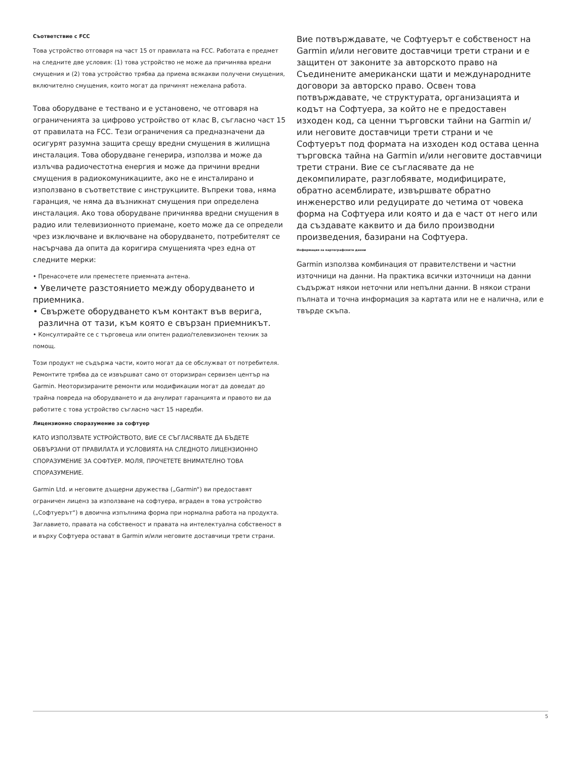Съответствие с FCC
Това устройство отговаря на част 15 от правилата на FCC. Работата е предмет на следните две условия: (1) това устройство не може да причинява вредни смущения и (2) това устройство трябва да приема всякакви получени смущения, включително смущения, които могат да причинят нежелана работа.
Това оборудване е тествано и е установено, че отговаря на ограниченията за цифрово устройство от клас B, съгласно част 15 от правилата на FCC. Тези ограничения са предназначени да осигурят разумна защита срещу вредни смущения в жилищна инсталация. Това оборудване генерира, използва и може да излъчва радиочестотна енергия и може да причини вредни смущения в радиокомуникациите, ако не е инсталирано и използвано в съответствие с инструкциите. Въпреки това, няма гаранция, че няма да възникнат смущения при определена инсталация. Ако това оборудване причинява вредни смущения в радио или телевизионното приемане, което може да се определи чрез изключване и включване на оборудването, потребителят се насърчава да опита да коригира смущенията чрез една от следните мерки:
• Пренасочете или преместете приемната антена.
• Увеличете разстоянието между оборудването и приемника.
• Свържете оборудването към контакт във верига,
различна от тази, към която е свързан приемникът.
• Консултирайте се с търговеца или опитен радио/телевизионен техник за помощ.
Този продукт не съдържа части, които могат да се обслужват от потребителя. Ремонтите трябва да се извършват само от оторизиран сервизен център на Garmin. Неоторизираните ремонти или модификации могат да доведат до трайна повреда на оборудването и да анулират гаранцията и правото ви да работите с това устройство съгласно част 15 наредби.
Лицензионно споразумение за софтуер
КАТО ИЗПОЛЗВАТЕ УСТРОЙСТВОТО, ВИЕ СЕ СЪГЛАСЯВАТЕ ДА БЪДЕТЕ ОБВЪРЗАНИ ОТ ПРАВИЛАТА И УСЛОВИЯТА НА СЛЕДНОТО ЛИЦЕНЗИОННО СПОРАЗУМЕНИЕ ЗА СОФТУЕР. МОЛЯ, ПРОЧЕТЕТЕ ВНИМАТЕЛНО ТОВА СПОРАЗУМЕНИЕ.
Garmin Ltd. и неговите дъщерни дружества („Garmin“) ви предоставят ограничен лиценз за използване на софтуера, вграден в това устройство („Софтуерът“) в двоична изпълнима форма при нормална работа на продукта. Заглавието, правата на собственост и правата на интелектуална собственост в и върху Софтуера остават в Garmin и/или неговите доставчици трети страни.
Вие потвърждавате, че Софтуерът е собственост на Garmin и/или неговите доставчици трети страни и е защитен от законите за авторското право на Съединените американски щати и международните договори за авторско право. Освен това потвърждавате, че структурата, организацията и кодът на Софтуера, за който не е предоставен изходен код, са ценни търговски тайни на Garmin и/или неговите доставчици трети страни и че Софтуерът под формата на изходен код остава ценна търговска тайна на Garmin и/или неговите доставчици трети страни. Вие се съгласявате да не декомпилирате, разглобявате, модифицирате, обратно асемблирате, извършвате обратно инженерство или редуцирате до четима от човека форма на Софтуера или която и да е част от него или да създавате каквито и да било производни произведения, базирани на Софтуера.
Информация за картографските данни
Garmin използва комбинация от правителствени и частни източници на данни. На практика всички източници на данни съдържат някои неточни или непълни данни. В някои страни пълната и точна информация за картата или не е налична, или е твърде скъпа.
5